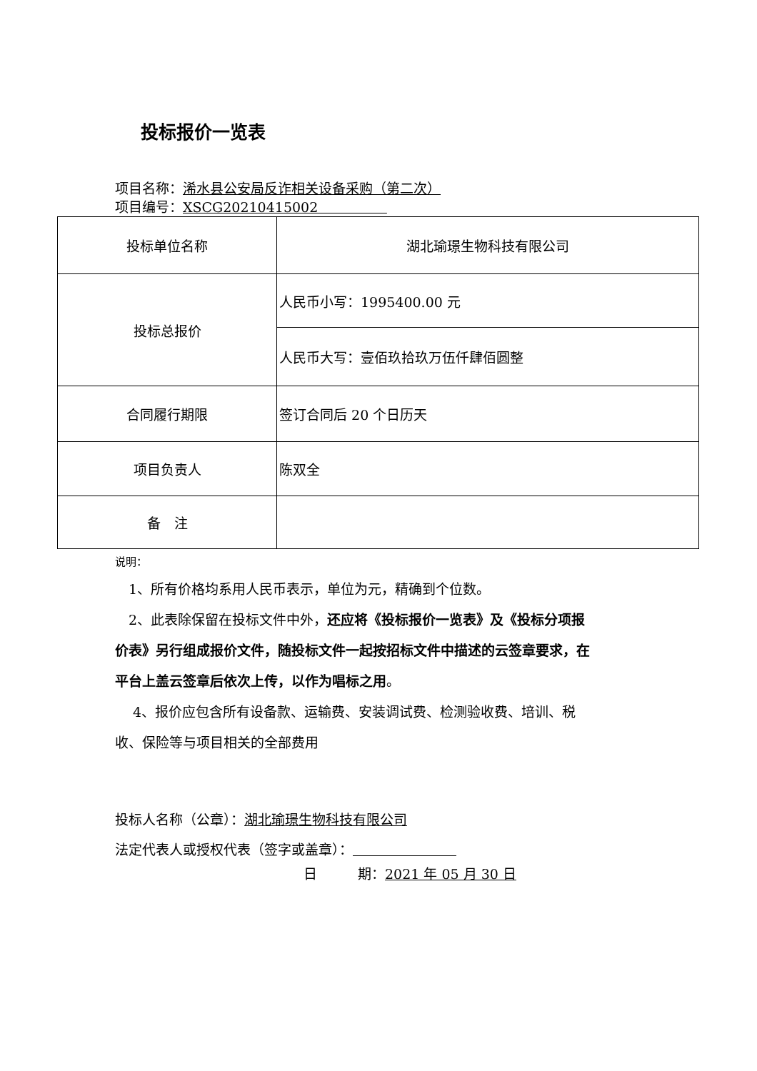投标报价一览表
项目名称：浠水县公安局反诈相关设备采购（第二次）
项目编号：XSCG20210415002
| 投标单位名称 | 湖北瑜璟生物科技有限公司 |
| 投标总报价 | 人民币小写：1995400.00 元 |
| | 人民币大写：壹佰玖拾玖万伍仟肆佰圆整 |
| 合同履行期限 | 签订合同后 20 个日历天 |
| 项目负责人 | 陈双全 |
| 备 注 | |
说明：
　1、所有价格均系用人民币表示，单位为元，精确到个位数。
　2、此表除保留在投标文件中外，还应将《投标报价一览表》及《投标分项报价表》另行组成报价文件，随投标文件一起按招标文件中描述的云签章要求，在平台上盖云签章后依次上传，以作为唱标之用。
　 4、报价应包含所有设备款、运输费、安装调试费、检测验收费、培训、税收、保险等与项目相关的全部费用
投标人名称（公章）：湖北瑜璟生物科技有限公司
法定代表人或授权代表（签字或盖章）：
日　　　期：2021 年 05 月 30 日